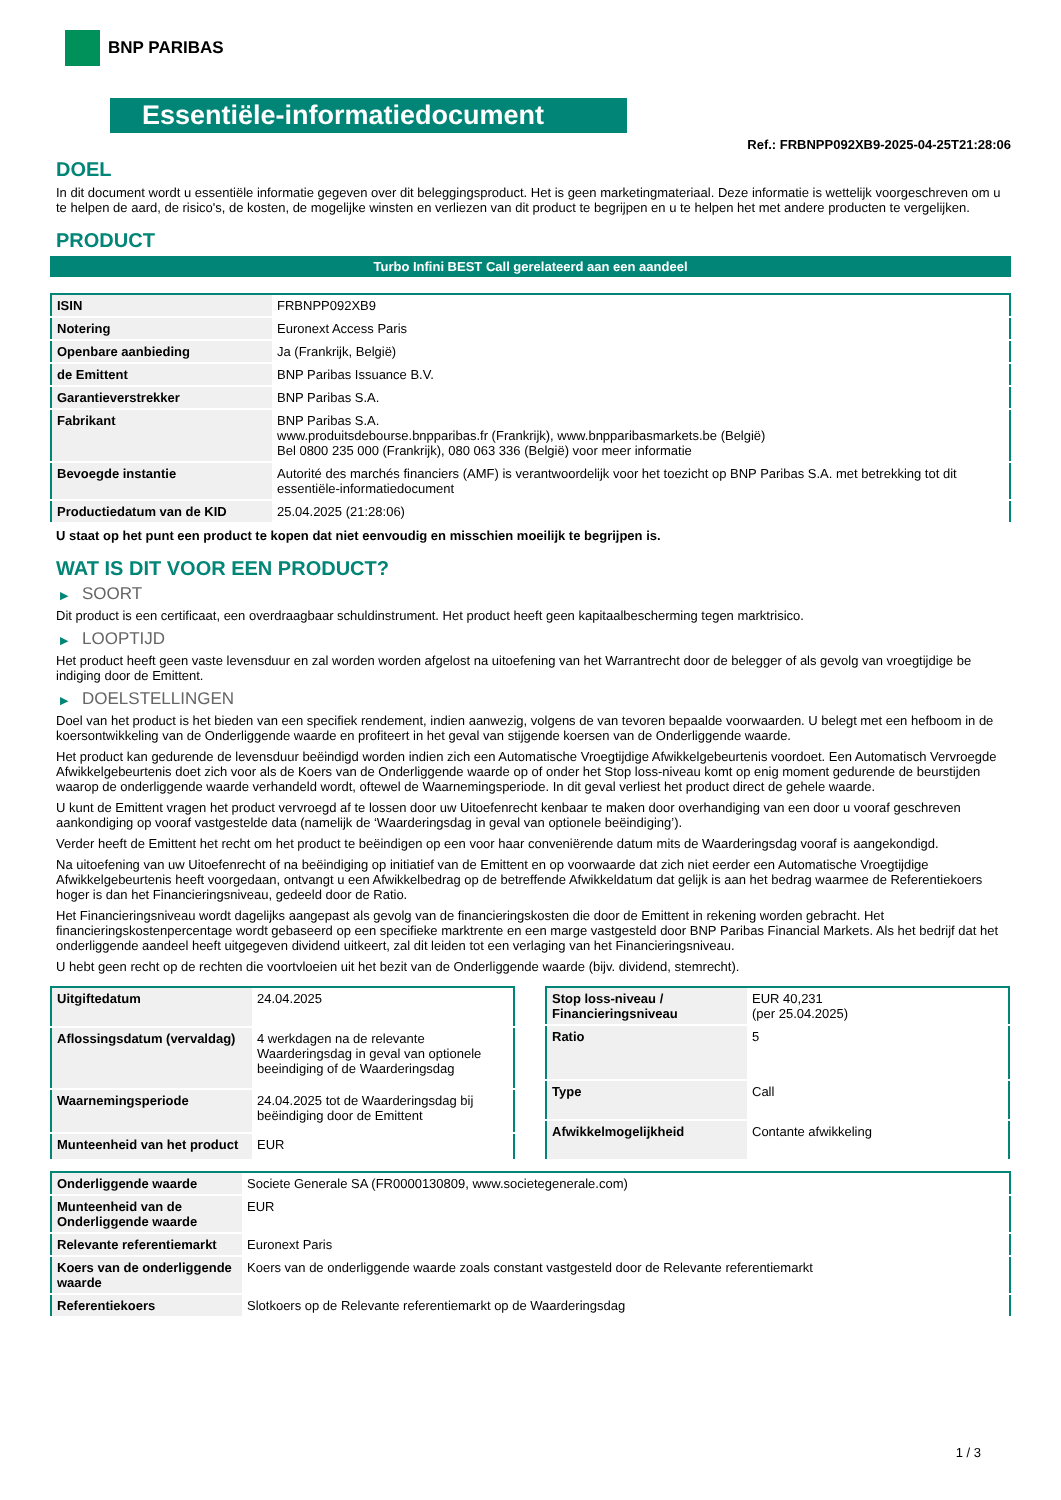BNP PARIBAS
Essentiële-informatiedocument
Ref.: FRBNPP092XB9-2025-04-25T21:28:06
DOEL
In dit document wordt u essentiële informatie gegeven over dit beleggingsproduct. Het is geen marketingmateriaal. Deze informatie is wettelijk voorgeschreven om u te helpen de aard, de risico's, de kosten, de mogelijke winsten en verliezen van dit product te begrijpen en u te helpen het met andere producten te vergelijken.
PRODUCT
Turbo Infini BEST Call gerelateerd aan een aandeel
| ISIN | FRBNPP092XB9 |
| Notering | Euronext Access Paris |
| Openbare aanbieding | Ja (Frankrijk, België) |
| de Emittent | BNP Paribas Issuance B.V. |
| Garantieverstrekker | BNP Paribas S.A. |
| Fabrikant | BNP Paribas S.A. www.produitsdebourse.bnpparibas.fr (Frankrijk), www.bnpparibasmarkets.be (België) Bel 0800 235 000 (Frankrijk), 080 063 336 (België) voor meer informatie |
| Bevoegde instantie | Autorité des marchés financiers (AMF) is verantwoordelijk voor het toezicht op BNP Paribas S.A. met betrekking tot dit essentiële-informatiedocument |
| Productiedatum van de KID | 25.04.2025 (21:28:06) |
U staat op het punt een product te kopen dat niet eenvoudig en misschien moeilijk te begrijpen is.
WAT IS DIT VOOR EEN PRODUCT?
▶ SOORT
Dit product is een certificaat, een overdraagbaar schuldinstrument. Het product heeft geen kapitaalbescherming tegen marktrisico.
▶ LOOPTIJD
Het product heeft geen vaste levensduur en zal worden worden afgelost na uitoefening van het Warrantrecht door de belegger of als gevolg van vroegtijdige be indiging door de Emittent.
▶ DOELSTELLINGEN
Doel van het product is het bieden van een specifiek rendement, indien aanwezig, volgens de van tevoren bepaalde voorwaarden. U belegt met een hefboom in de koersontwikkeling van de Onderliggende waarde en profiteert in het geval van stijgende koersen van de Onderliggende waarde.
Het product kan gedurende de levensduur beëindigd worden indien zich een Automatische Vroegtijdige Afwikkelgebeurtenis voordoet. Een Automatisch Vervroegde Afwikkelgebeurtenis doet zich voor als de Koers van de Onderliggende waarde op of onder het Stop loss-niveau komt op enig moment gedurende de beurstijden waarop de onderliggende waarde verhandeld wordt, oftewel de Waarnemingsperiode. In dit geval verliest het product direct de gehele waarde.
U kunt de Emittent vragen het product vervroegd af te lossen door uw Uitoefenrecht kenbaar te maken door overhandiging van een door u vooraf geschreven aankondiging op vooraf vastgestelde data (namelijk de ‘Waarderingsdag in geval van optionele beëindiging’).
Verder heeft de Emittent het recht om het product te beëindigen op een voor haar conveniërende datum mits de Waarderingsdag vooraf is aangekondigd.
Na uitoefening van uw Uitoefenrecht of na beëindiging op initiatief van de Emittent en op voorwaarde dat zich niet eerder een Automatische Vroegtijdige Afwikkelgebeurtenis heeft voorgedaan, ontvangt u een Afwikkelbedrag op de betreffende Afwikkeldatum dat gelijk is aan het bedrag waarmee de Referentiekoers hoger is dan het Financieringsniveau, gedeeld door de Ratio.
Het Financieringsniveau wordt dagelijks aangepast als gevolg van de financieringskosten die door de Emittent in rekening worden gebracht. Het financieringskostenpercentage wordt gebaseerd op een specifieke marktrente en een marge vastgesteld door BNP Paribas Financial Markets. Als het bedrijf dat het onderliggende aandeel heeft uitgegeven dividend uitkeert, zal dit leiden tot een verlaging van het Financieringsniveau.
U hebt geen recht op de rechten die voortvloeien uit het bezit van de Onderliggende waarde (bijv. dividend, stemrecht).
| Uitgiftedatum | 24.04.2025 |
| Aflossingsdatum (vervaldag) | 4 werkdagen na de relevante Waarderingsdag in geval van optionele beeindiging of de Waarderingsdag |
| Waarnemingsperiode | 24.04.2025 tot de Waarderingsdag bij beëindiging door de Emittent |
| Munteenheid van het product | EUR |
| Stop loss-niveau / Financieringsniveau | EUR 40,231 (per 25.04.2025) |
| Ratio | 5 |
| Type | Call |
| Afwikkelmogelijkheid | Contante afwikkeling |
| Onderliggende waarde | Societe Generale SA (FR0000130809, www.societegenerale.com) |
| Munteenheid van de Onderliggende waarde | EUR |
| Relevante referentiemarkt | Euronext Paris |
| Koers van de onderliggende waarde | Koers van de onderliggende waarde zoals constant vastgesteld door de Relevante referentiemarkt |
| Referentiekoers | Slotkoers op de Relevante referentiemarkt op de Waarderingsdag |
1 / 3